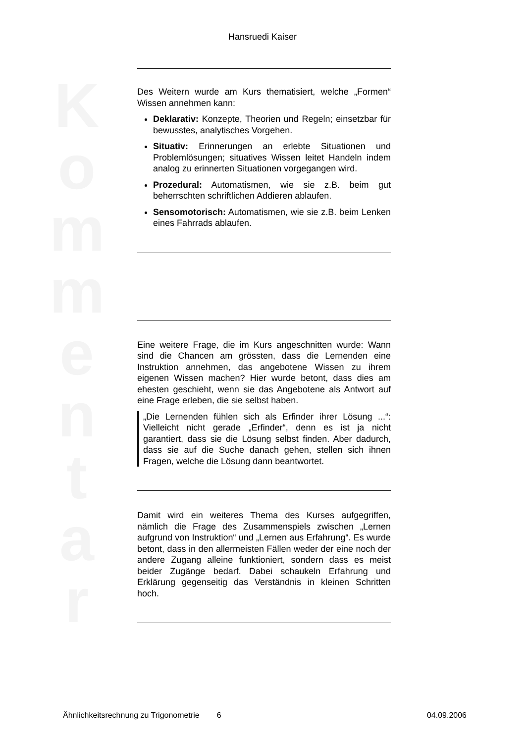K o m m e n t a r
Hansruedi Kaiser
Des Weitern wurde am Kurs thematisiert, welche „Formen“ Wissen annehmen kann:
Deklarativ: Konzepte, Theorien und Regeln; einsetzbar für bewusstes, analytisches Vorgehen.
Situativ: Erinnerungen an erlebte Situationen und Problemlösungen; situatives Wissen leitet Handeln indem analog zu erinnerten Situationen vorgegangen wird.
Prozedural: Automatismen, wie sie z.B. beim gut beherrschten schriftlichen Addieren ablaufen.
Sensomotorisch: Automatismen, wie sie z.B. beim Lenken eines Fahrrads ablaufen.
Eine weitere Frage, die im Kurs angeschnitten wurde: Wann sind die Chancen am grössten, dass die Lernenden eine Instruktion annehmen, das angebotene Wissen zu ihrem eigenen Wissen machen? Hier wurde betont, dass dies am ehesten geschieht, wenn sie das Angebotene als Antwort auf eine Frage erleben, die sie selbst haben.
„Die Lernenden fühlen sich als Erfinder ihrer Lösung ...“: Vielleicht nicht gerade „Erfinder“, denn es ist ja nicht garantiert, dass sie die Lösung selbst finden. Aber dadurch, dass sie auf die Suche danach gehen, stellen sich ihnen Fragen, welche die Lösung dann beantwortet.
Damit wird ein weiteres Thema des Kurses aufgegriffen, nämlich die Frage des Zusammenspiels zwischen „Lernen aufgrund von Instruktion“ und „Lernen aus Erfahrung“. Es wurde betont, dass in den allermeisten Fällen weder der eine noch der andere Zugang alleine funktioniert, sondern dass es meist beider Zugänge bedarf. Dabei schaukeln Erfahrung und Erklärung gegenseitig das Verständnis in kleinen Schritten hoch.
Ähnlichkeitsrechnung zu Trigonometrie 6 04.09.2006